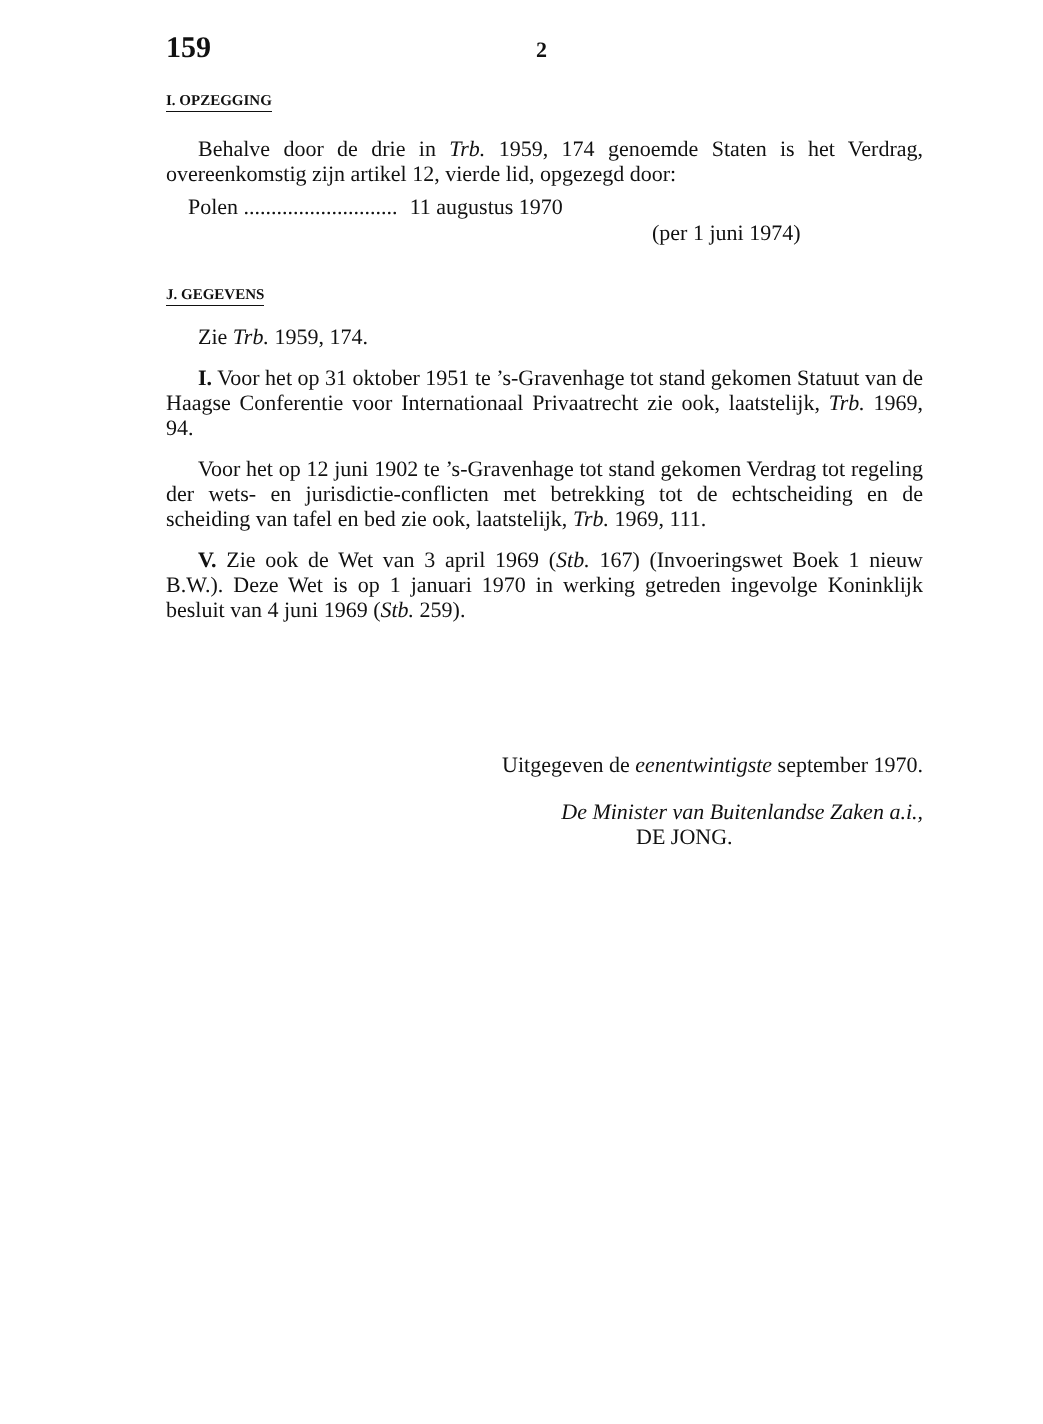159 2
I. OPZEGGING
Behalve door de drie in Trb. 1959, 174 genoemde Staten is het Verdrag, overeenkomstig zijn artikel 12, vierde lid, opgezegd door:
Polen ............................ 11 augustus 1970
(per 1 juni 1974)
J. GEGEVENS
Zie Trb. 1959, 174.
I. Voor het op 31 oktober 1951 te ’s-Gravenhage tot stand gekomen Statuut van de Haagse Conferentie voor Internationaal Privaatrecht zie ook, laatstelijk, Trb. 1969, 94.
Voor het op 12 juni 1902 te ’s-Gravenhage tot stand gekomen Verdrag tot regeling der wets- en jurisdictie-conflicten met betrekking tot de echtscheiding en de scheiding van tafel en bed zie ook, laatstelijk, Trb. 1969, 111.
V. Zie ook de Wet van 3 april 1969 (Stb. 167) (Invoeringswet Boek 1 nieuw B.W.). Deze Wet is op 1 januari 1970 in werking getreden ingevolge Koninklijk besluit van 4 juni 1969 (Stb. 259).
Uitgegeven de eenentwintigste september 1970.
De Minister van Buitenlandse Zaken a.i.,
DE JONG.